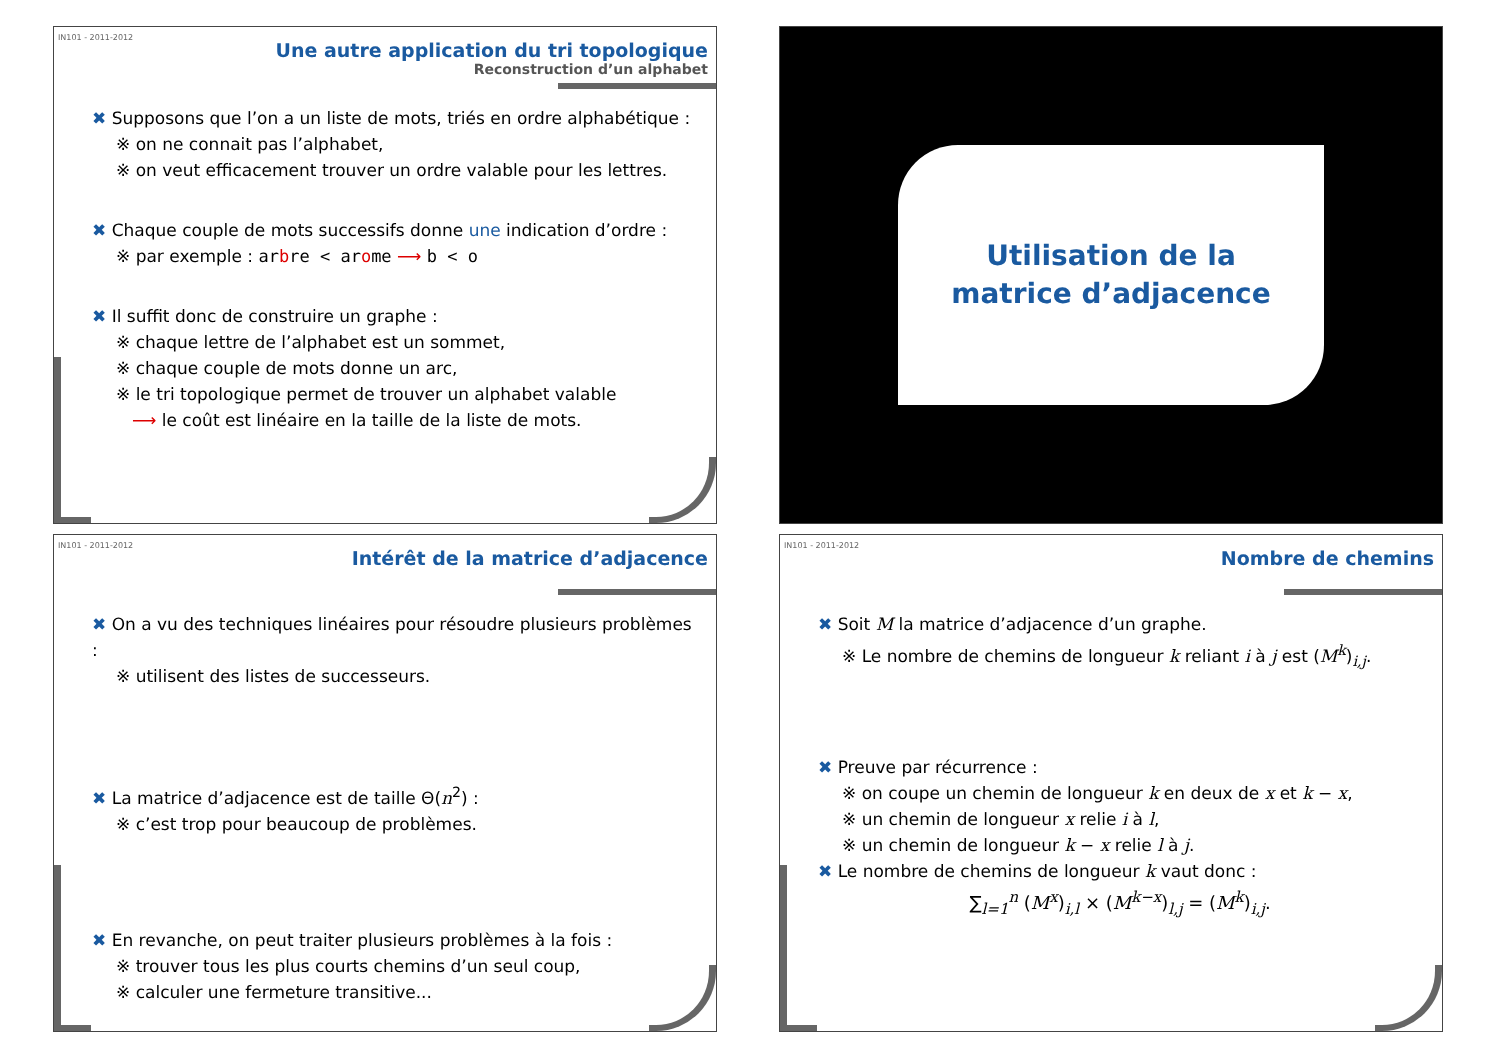IN101 - 2011-2012
Une autre application du tri topologique
Reconstruction d’un alphabet
✖ Supposons que l’on a un liste de mots, triés en ordre alphabétique :
※ on ne connait pas l’alphabet,
※ on veut efficacement trouver un ordre valable pour les lettres.
✖ Chaque couple de mots successifs donne une indication d’ordre :
※ par exemple : arbre < arome ⟶ b < o
✖ Il suffit donc de construire un graphe :
※ chaque lettre de l’alphabet est un sommet,
※ chaque couple de mots donne un arc,
※ le tri topologique permet de trouver un alphabet valable
⟶ le coût est linéaire en la taille de la liste de mots.
Utilisation de la
matrice d’adjacence
IN101 - 2011-2012
Intérêt de la matrice d’adjacence
✖ On a vu des techniques linéaires pour résoudre plusieurs problèmes :
※ utilisent des listes de successeurs.
✖ La matrice d’adjacence est de taille Θ(n<sup>2</sup>) :
※ c’est trop pour beaucoup de problèmes.
✖ En revanche, on peut traiter plusieurs problèmes à la fois :
※ trouver tous les plus courts chemins d’un seul coup,
※ calculer une fermeture transitive...
IN101 - 2011-2012
Nombre de chemins
✖ Soit M la matrice d’adjacence d’un graphe.
※ Le nombre de chemins de longueur k reliant i à j est (M<sup>k</sup>)<sub>i,j</sub>.
✖ Preuve par récurrence :
※ on coupe un chemin de longueur k en deux de x et k − x,
※ un chemin de longueur x relie i à l,
※ un chemin de longueur k − x relie l à j.
✖ Le nombre de chemins de longueur k vaut donc :
∑<sub>l=1</sub><sup>n</sup> (M<sup>x</sup>)<sub>i,l</sub> × (M<sup>k−x</sup>)<sub>l,j</sub> = (M<sup>k</sup>)<sub>i,j</sub>.